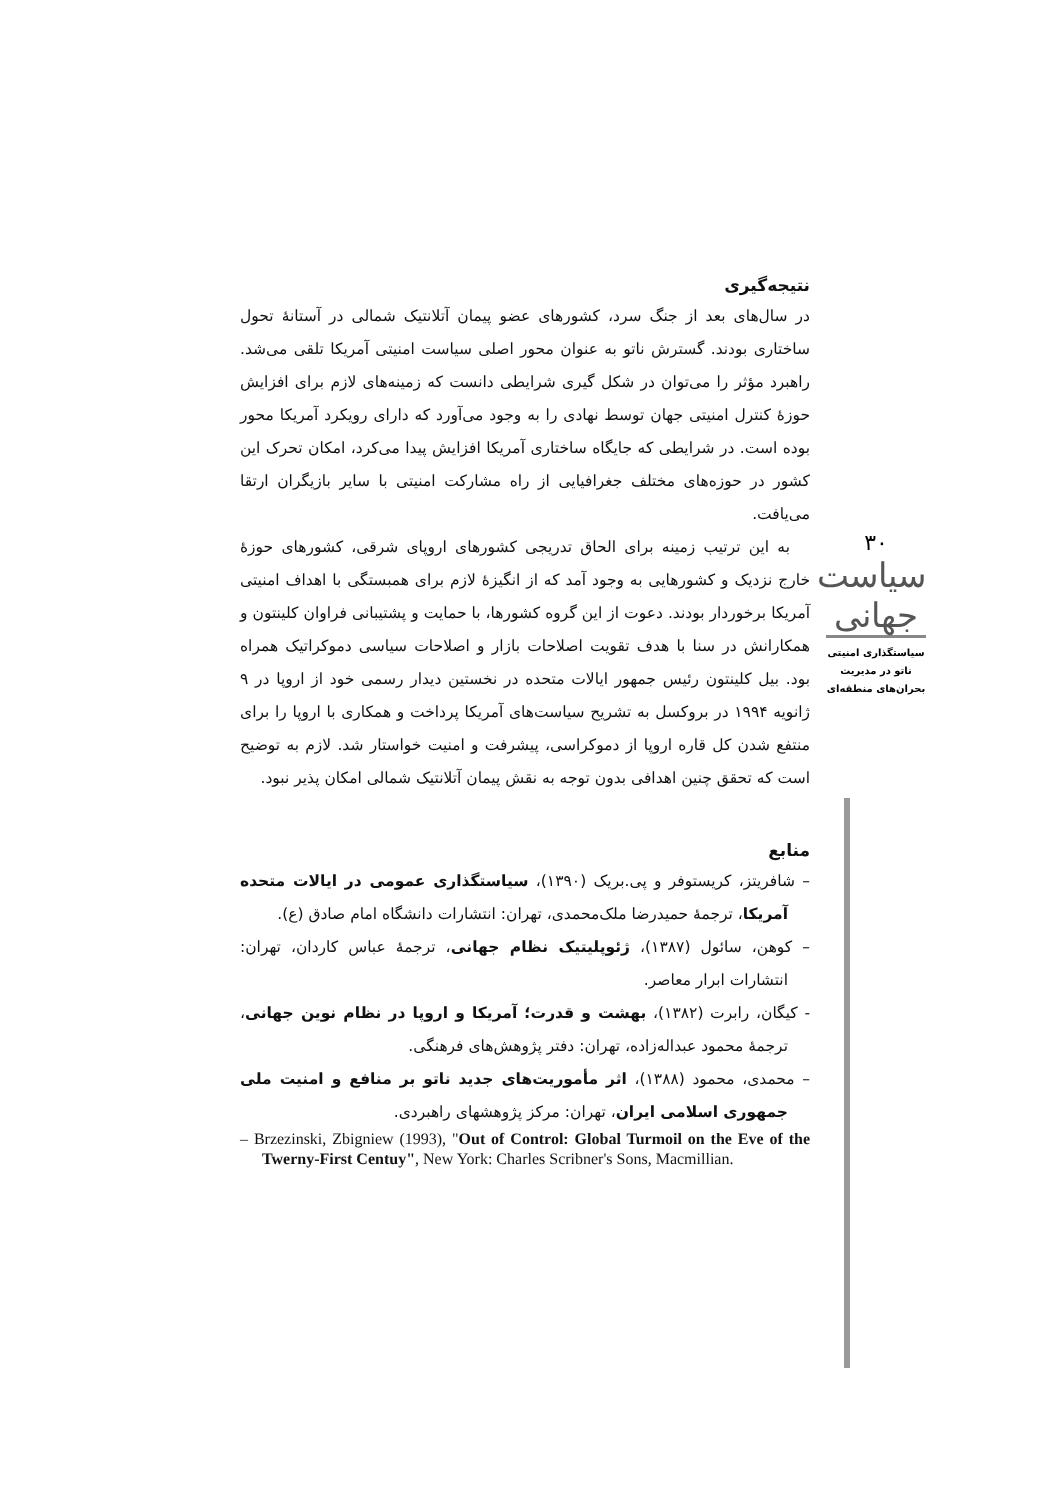نتیجه‌گیری
در سال‌های بعد از جنگ سرد، کشورهای عضو پیمان آتلانتیک شمالی در آستانهٔ تحول ساختاری بودند. گسترش ناتو به عنوان محور اصلی سیاست امنیتی آمریکا تلقی می‌شد. راهبرد مؤثر را می‌توان در شکل گیری شرایطی دانست که زمینه‌های لازم برای افزایش حوزهٔ کنترل امنیتی جهان توسط نهادی را به وجود می‌آورد که دارای رویکرد آمریکا محور بوده است. در شرایطی که جایگاه ساختاری آمریکا افزایش پیدا می‌کرد، امکان تحرک این کشور در حوزه‌های مختلف جغرافیایی از راه مشارکت امنیتی با سایر بازیگران ارتقا می‌یافت.
به این ترتیب زمینه برای الحاق تدریجی کشورهای اروپای شرقی، کشورهای حوزهٔ خارج نزدیک و کشورهایی به وجود آمد که از انگیزهٔ لازم برای همبستگی با اهداف امنیتی آمریکا برخوردار بودند. دعوت از این گروه کشورها، با حمایت و پشتیبانی فراوان کلینتون و همکارانش در سنا با هدف تقویت اصلاحات بازار و اصلاحات سیاسی دموکراتیک همراه بود. بیل کلینتون رئیس جمهور ایالات متحده در نخستین دیدار رسمی خود از اروپا در ۹ ژانویه ۱۹۹۴ در بروکسل به تشریح سیاست‌های آمریکا پرداخت و همکاری با اروپا را برای منتفع شدن کل قاره اروپا از دموکراسی، پیشرفت و امنیت خواستار شد. لازم به توضیح است که تحقق چنین اهدافی بدون توجه به نقش پیمان آتلانتیک شمالی امکان پذیر نبود.
منابع
– شافریتز، کریستوفر و پی.بریک (۱۳۹۰)، سیاستگذاری عمومی در ایالات متحده آمریکا، ترجمهٔ حمیدرضا ملک‌محمدی، تهران: انتشارات دانشگاه امام صادق (ع).
– کوهن، سائول (۱۳۸۷)، ژئوپلیتیک نظام جهانی، ترجمهٔ عباس کاردان، تهران: انتشارات ابرار معاصر.
- کیگان، رابرت (۱۳۸۲)، بهشت و قدرت؛ آمریکا و اروپا در نظام نوین جهانی، ترجمهٔ محمود عبداله‌زاده، تهران: دفتر پژوهش‌های فرهنگی.
– محمدی، محمود (۱۳۸۸)، اثر مأموریت‌های جدید ناتو بر منافع و امنیت ملی جمهوری اسلامی ایران، تهران: مرکز پژوهشهای راهبردی.
– Brzezinski, Zbigniew (1993), "Out of Control: Global Turmoil on the Eve of the Twerny-First Centuy", New York: Charles Scribner's Sons, Macmillian.
۳۰
سیاست جهانی
سیاستگذاری امنیتی ناتو در مدیریت بحران‌های منطقه‌ای